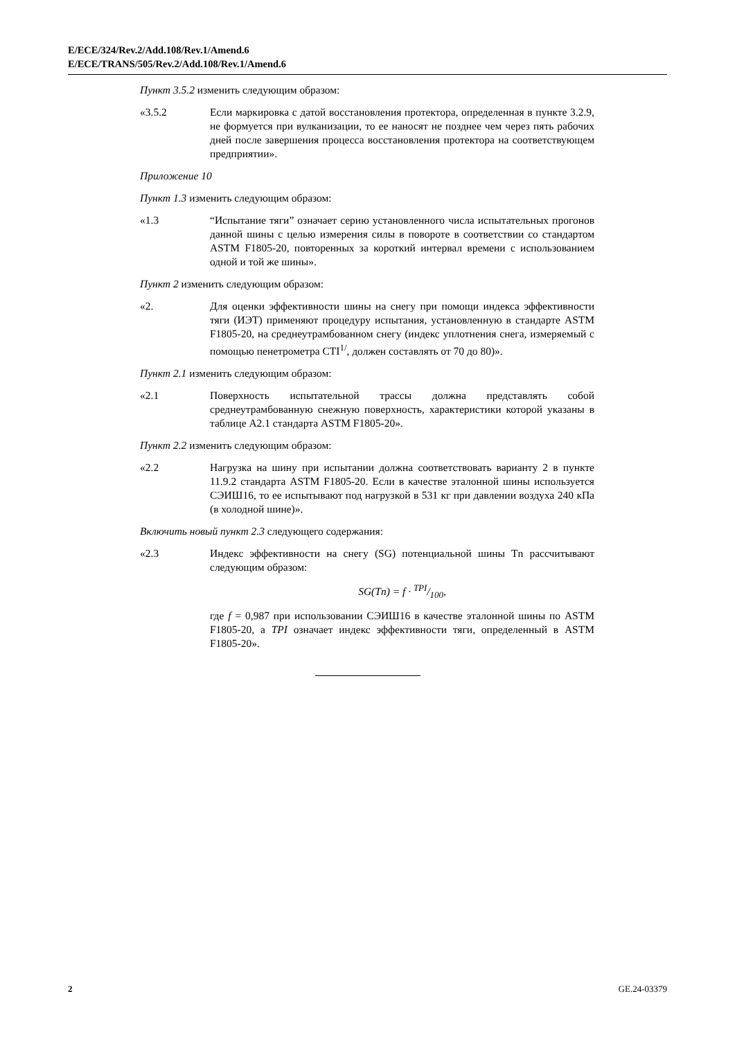E/ECE/324/Rev.2/Add.108/Rev.1/Amend.6
E/ECE/TRANS/505/Rev.2/Add.108/Rev.1/Amend.6
Пункт 3.5.2 изменить следующим образом:
«3.5.2 Если маркировка с датой восстановления протектора, определенная в пункте 3.2.9, не формуется при вулканизации, то ее наносят не позднее чем через пять рабочих дней после завершения процесса восстановления протектора на соответствующем предприятии».
Приложение 10
Пункт 1.3 изменить следующим образом:
«1.3 “Испытание тяги” означает серию установленного числа испытательных прогонов данной шины с целью измерения силы в повороте в соответствии со стандартом ASTM F1805-20, повторенных за короткий интервал времени с использованием одной и той же шины».
Пункт 2 изменить следующим образом:
«2. Для оценки эффективности шины на снегу при помощи индекса эффективности тяги (ИЭТ) применяют процедуру испытания, установленную в стандарте ASTM F1805-20, на среднеутрамбованном снегу (индекс уплотнения снега, измеряемый с помощью пенетрометра CTI<sup>1/</sup>, должен составлять от 70 до 80)».
Пункт 2.1 изменить следующим образом:
«2.1 Поверхность испытательной трассы должна представлять собой среднеутрамбованную снежную поверхность, характеристики которой указаны в таблице A2.1 стандарта ASTM F1805-20».
Пункт 2.2 изменить следующим образом:
«2.2 Нагрузка на шину при испытании должна соответствовать варианту 2 в пункте 11.9.2 стандарта ASTM F1805-20. Если в качестве эталонной шины используется СЭИШ16, то ее испытывают под нагрузкой в 531 кг при давлении воздуха 240 кПа (в холодной шине)».
Включить новый пункт 2.3 следующего содержания:
«2.3 Индекс эффективности на снегу (SG) потенциальной шины Tn рассчитывают следующим образом:
SG(Tn) = f · TPI/100,
где f = 0,987 при использовании СЭИШ16 в качестве эталонной шины по ASTM F1805-20, а TPI означает индекс эффективности тяги, определенный в ASTM F1805-20».
2 GE.24-03379